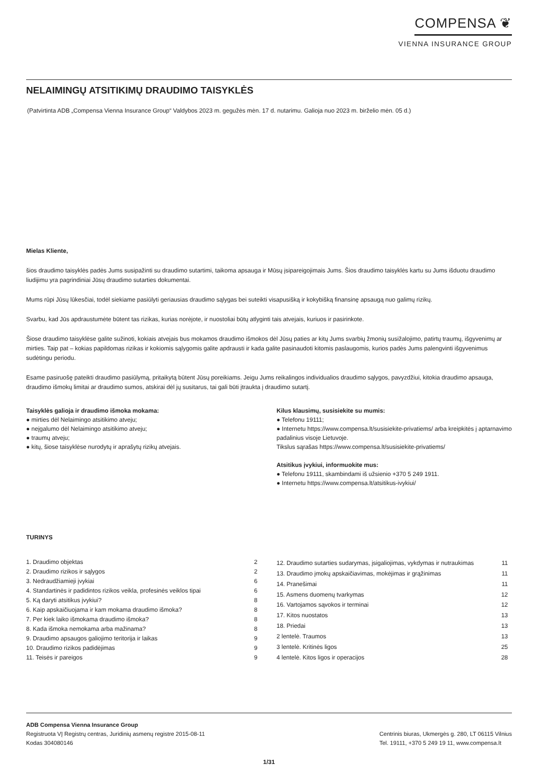COMPENSA ❦
VIENNA INSURANCE GROUP
NELAIMINGŲ ATSITIKIMŲ DRAUDIMO TAISYKLĖS
(Patvirtinta ADB „Compensa Vienna Insurance Group“ Valdybos 2023 m. gegužės mėn. 17 d. nutarimu. Galioja nuo 2023 m. birželio mėn. 05 d.)
Mielas Kliente,
šios draudimo taisyklės padės Jums susipažinti su draudimo sutartimi, taikoma apsauga ir Mūsų įsipareigojimais Jums. Šios draudimo taisyklės kartu su Jums išduotu draudimo liudijimu yra pagrindiniai Jūsų draudimo sutarties dokumentai.
Mums rūpi Jūsų lūkesčiai, todėl siekiame pasiūlyti geriausias draudimo sąlygas bei suteikti visapusišką ir kokybišką finansinę apsaugą nuo galimų rizikų.
Svarbu, kad Jūs apdraustumėte būtent tas rizikas, kurias norėjote, ir nuostoliai būtų atlyginti tais atvejais, kuriuos ir pasirinkote.
Šiose draudimo taisyklėse galite sužinoti, kokiais atvejais bus mokamos draudimo išmokos dėl Jūsų paties ar kitų Jums svarbių žmonių susižalojimo, patirtų traumų, išgyvenimų ar mirties. Taip pat – kokias papildomas rizikas ir kokiomis sąlygomis galite apdrausti ir kada galite pasinaudoti kitomis paslaugomis, kurios padės Jums palengvinti išgyvenimus sudėtingu periodu.
Esame pasiruošę pateikti draudimo pasiūlymą, pritaikytą būtent Jūsų poreikiams. Jeigu Jums reikalingos individualios draudimo sąlygos, pavyzdžiui, kitokia draudimo apsauga, draudimo išmokų limitai ar draudimo sumos, atskirai dėl jų susitarus, tai gali būti įtraukta į draudimo sutartį.
Taisyklės galioja ir draudimo išmoka mokama:
● mirties dėl Nelaimingo atsitikimo atveju;
● neįgalumo dėl Nelaimingo atsitikimo atveju;
● traumų atveju;
● kitų, šiose taisyklėse nurodytų ir aprašytų rizikų atvejais.
Kilus klausimų, susisiekite su mumis:
● Telefonu 19111;
● Internetu https://www.compensa.lt/susisiekite-privatiems/ arba kreipkitės į aptarnavimo padalinius visoje Lietuvoje.
Tikslus sąrašas https://www.compensa.lt/susisiekite-privatiems/
Atsitikus įvykiui, informuokite mus:
● Telefonu 19111, skambindami iš užsienio +370 5 249 1911.
● Internetu https://www.compensa.lt/atsitikus-ivykiui/
TURINYS
| 1. Draudimo objektas | 2 |
| 2. Draudimo rizikos ir sąlygos | 2 |
| 3. Nedraudžiamieji įvykiai | 6 |
| 4. Standartinės ir padidintos rizikos veikla, profesinės veiklos tipai | 6 |
| 5. Ką daryti atsitikus įvykiui? | 8 |
| 6. Kaip apskaičiuojama ir kam mokama draudimo išmoka? | 8 |
| 7. Per kiek laiko išmokama draudimo išmoka? | 8 |
| 8. Kada išmoka nemokama arba mažinama? | 8 |
| 9. Draudimo apsaugos galiojimo teritorija ir laikas | 9 |
| 10. Draudimo rizikos padidėjimas | 9 |
| 11. Teisės ir pareigos | 9 |
| 12. Draudimo sutarties sudarymas, įsigaliojimas, vykdymas ir nutraukimas | 11 |
| 13. Draudimo įmokų apskaičiavimas, mokėjimas ir grąžinimas | 11 |
| 14. Pranešimai | 11 |
| 15. Asmens duomenų tvarkymas | 12 |
| 16. Vartojamos sąvokos ir terminai | 12 |
| 17. Kitos nuostatos | 13 |
| 18. Priedai | 13 |
| 2 lentelė. Traumos | 13 |
| 3 lentelė. Kritinės ligos | 25 |
| 4 lentelė. Kitos ligos ir operacijos | 28 |
ADB Compensa Vienna Insurance Group
Registruota VĮ Registrų centras, Juridinių asmenų registre 2015-08-11
Kodas 304080146
Centrinis biuras, Ukmergės g. 280, LT 06115 Vilnius
Tel. 19111, +370 5 249 19 11, www.compensa.lt
1/31